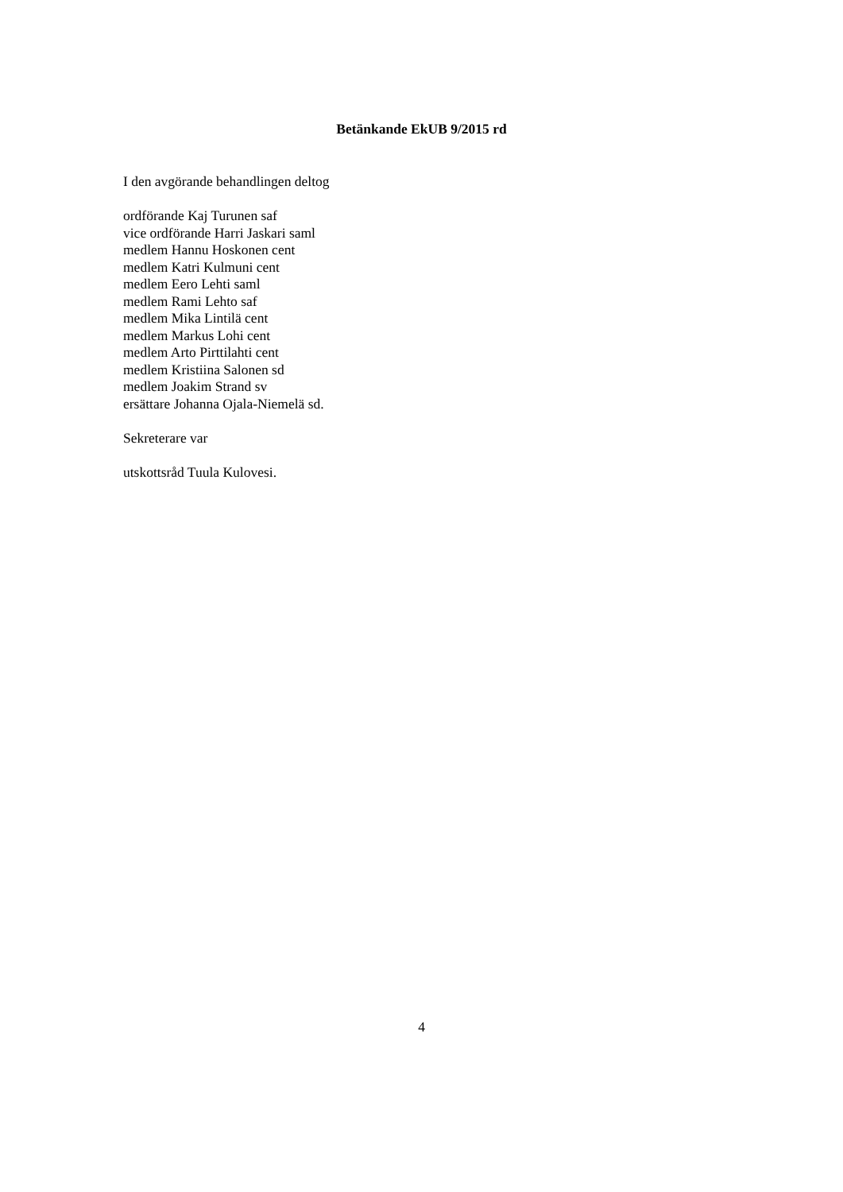Betänkande EkUB 9/2015 rd
I den avgörande behandlingen deltog
ordförande Kaj Turunen saf
vice ordförande Harri Jaskari saml
medlem Hannu Hoskonen cent
medlem Katri Kulmuni cent
medlem Eero Lehti saml
medlem Rami Lehto saf
medlem Mika Lintilä cent
medlem Markus Lohi cent
medlem Arto Pirttilahti cent
medlem Kristiina Salonen sd
medlem Joakim Strand sv
ersättare Johanna Ojala-Niemelä sd.
Sekreterare var
utskottsråd Tuula Kulovesi.
4